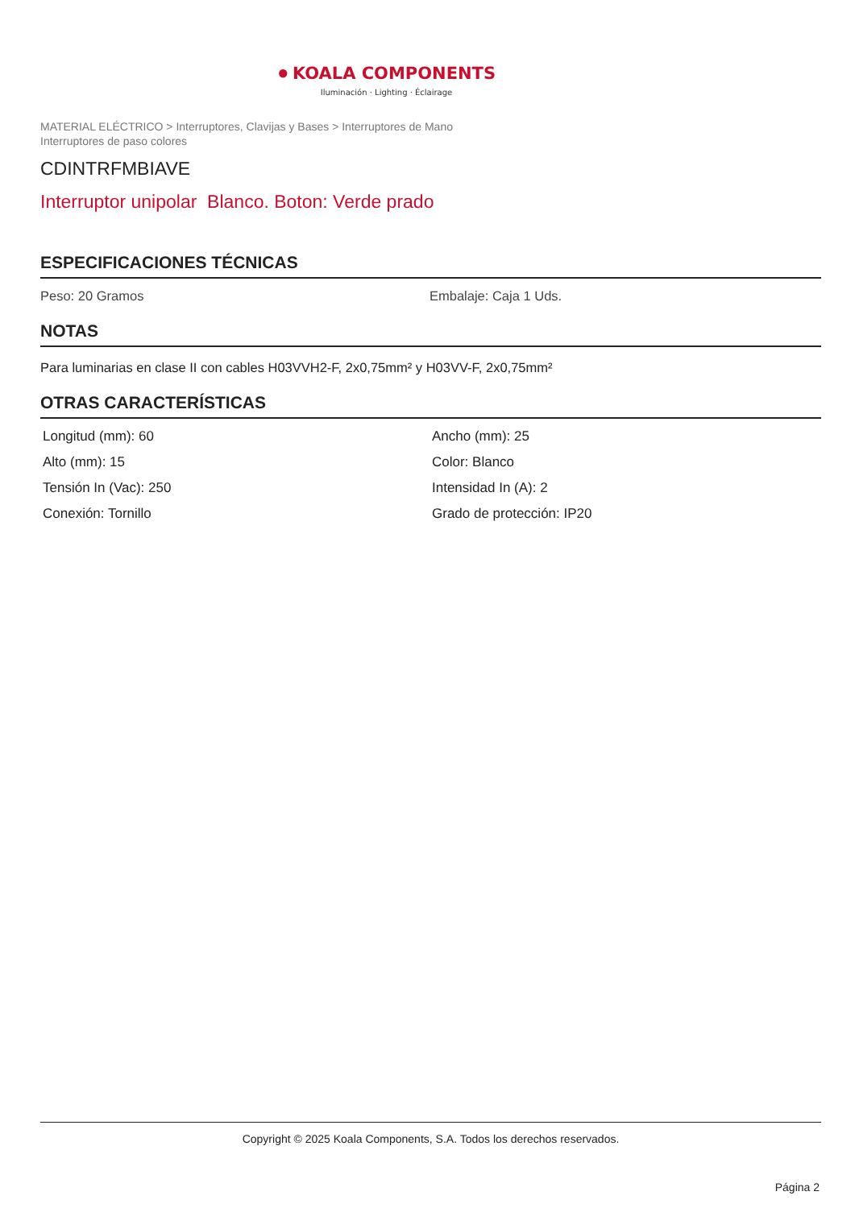● KOALA COMPONENTS
Iluminación · Lighting · Éclairage
MATERIAL ELÉCTRICO > Interruptores, Clavijas y Bases > Interruptores de Mano
Interruptores de paso colores
CDINTRFMBIAVE
Interruptor unipolar Blanco. Boton: Verde prado
ESPECIFICACIONES TÉCNICAS
Peso: 20 Gramos Embalaje: Caja 1 Uds.
NOTAS
Para luminarias en clase II con cables H03VVH2-F, 2x0,75mm² y H03VV-F, 2x0,75mm²
OTRAS CARACTERÍSTICAS
Longitud (mm): 60
Ancho (mm): 25
Alto (mm): 15
Color: Blanco
Tensión In (Vac): 250
Intensidad In (A): 2
Conexión: Tornillo
Grado de protección: IP20
Copyright © 2025 Koala Components, S.A. Todos los derechos reservados.
Página 2